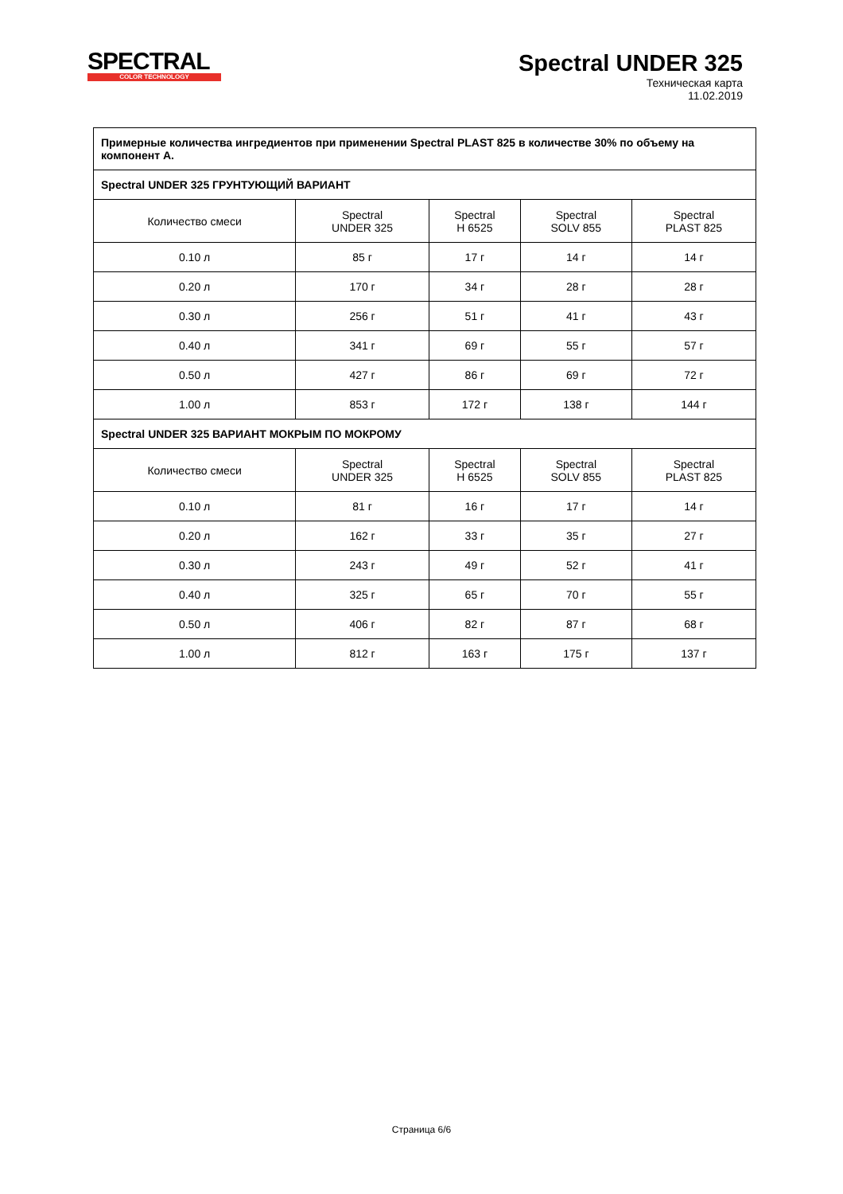SPECTRAL
COLOR TECHNOLOGY
Spectral UNDER 325
Техническая карта
11.02.2019
| Примерные количества ингредиентов при применении Spectral PLAST 825 в количестве 30% по объему на компонент А. | | | | |
| Spectral UNDER 325 ГРУНТУЮЩИЙ ВАРИАНТ | | | | |
| Количество смеси | Spectral UNDER 325 | Spectral H 6525 | Spectral SOLV 855 | Spectral PLAST 825 |
| 0.10 л | 85 г | 17 г | 14 г | 14 г |
| 0.20 л | 170 г | 34 г | 28 г | 28 г |
| 0.30 л | 256 г | 51 г | 41 г | 43 г |
| 0.40 л | 341 г | 69 г | 55 г | 57 г |
| 0.50 л | 427 г | 86 г | 69 г | 72 г |
| 1.00 л | 853 г | 172 г | 138 г | 144 г |
| Spectral UNDER 325 ВАРИАНТ МОКРЫМ ПО МОКРОМУ | | | | |
| Количество смеси | Spectral UNDER 325 | Spectral H 6525 | Spectral SOLV 855 | Spectral PLAST 825 |
| 0.10 л | 81 г | 16 г | 17 г | 14 г |
| 0.20 л | 162 г | 33 г | 35 г | 27 г |
| 0.30 л | 243 г | 49 г | 52 г | 41 г |
| 0.40 л | 325 г | 65 г | 70 г | 55 г |
| 0.50 л | 406 г | 82 г | 87 г | 68 г |
| 1.00 л | 812 г | 163 г | 175 г | 137 г |
Страница 6/6